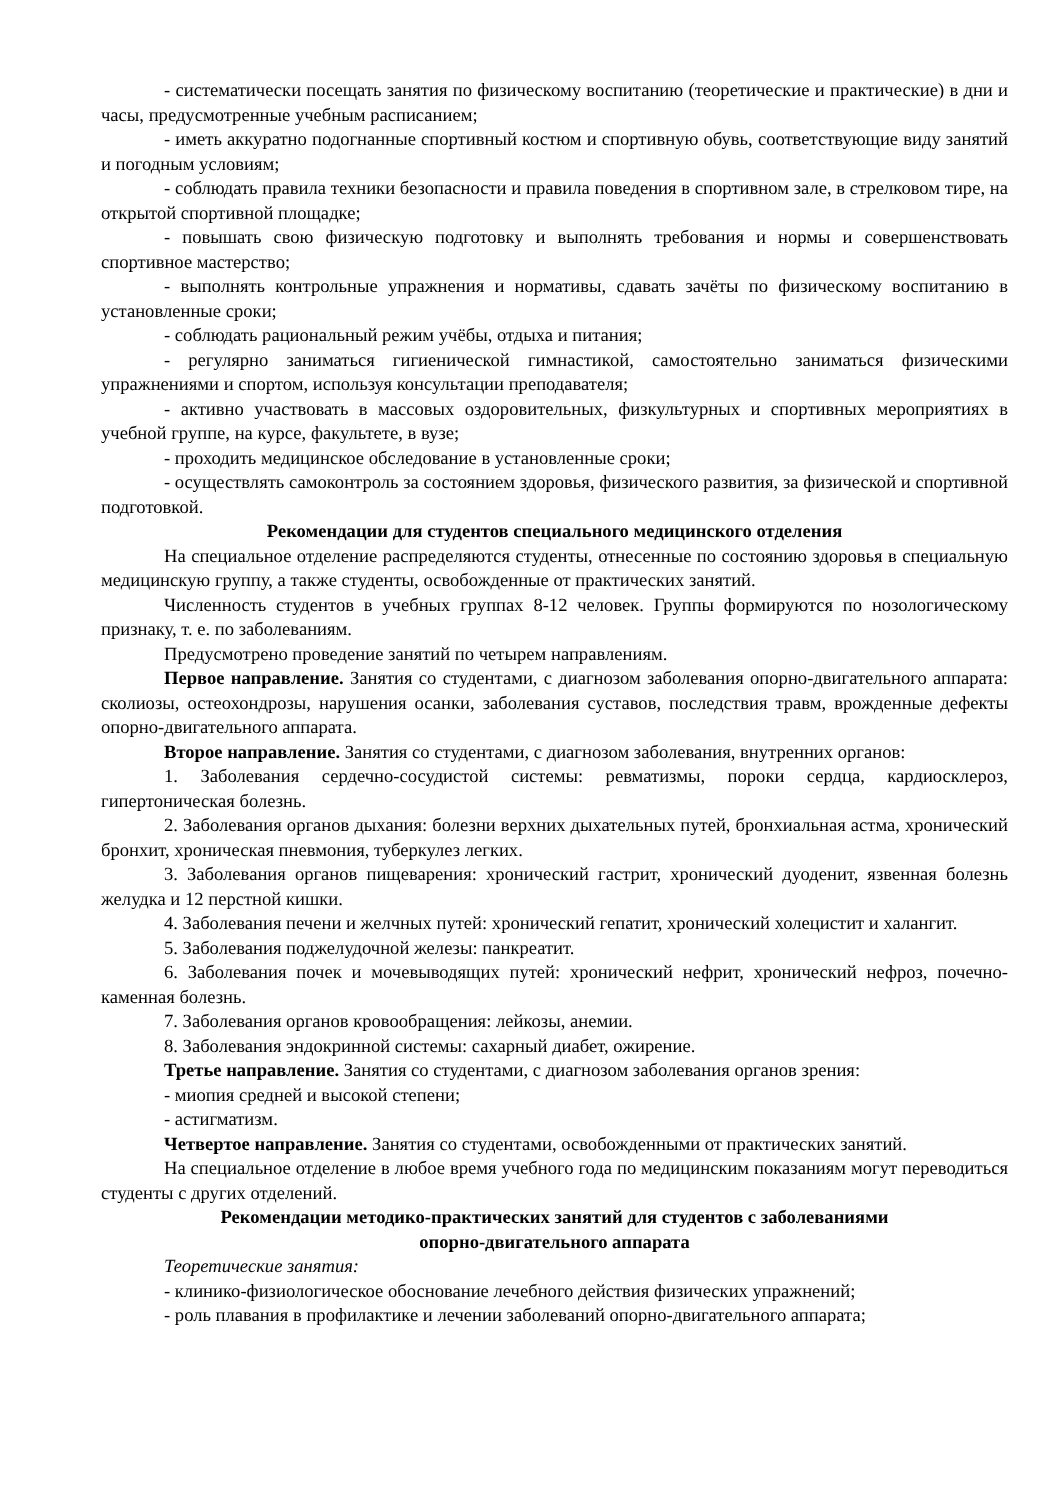- систематически посещать занятия по физическому воспитанию (теоретические и практические) в дни и часы, предусмотренные учебным расписанием;
- иметь аккуратно подогнанные спортивный костюм и спортивную обувь, соответствующие виду занятий и погодным условиям;
- соблюдать правила техники безопасности и правила поведения в спортивном зале, в стрелковом тире, на открытой спортивной площадке;
- повышать свою физическую подготовку и выполнять требования и нормы и совершенствовать спортивное мастерство;
- выполнять контрольные упражнения и нормативы, сдавать зачёты по физическому воспитанию в установленные сроки;
- соблюдать рациональный режим учёбы, отдыха и питания;
- регулярно заниматься гигиенической гимнастикой, самостоятельно заниматься физическими упражнениями и спортом, используя консультации преподавателя;
- активно участвовать в массовых оздоровительных, физкультурных и спортивных мероприятиях в учебной группе, на курсе, факультете, в вузе;
- проходить медицинское обследование в установленные сроки;
- осуществлять самоконтроль за состоянием здоровья, физического развития, за физической и спортивной подготовкой.
Рекомендации для студентов специального медицинского отделения
На специальное отделение распределяются студенты, отнесенные по состоянию здоровья в специальную медицинскую группу, а также студенты, освобожденные от практических занятий.
Численность студентов в учебных группах 8-12 человек. Группы формируются по нозологическому признаку, т. е. по заболеваниям.
Предусмотрено проведение занятий по четырем направлениям.
Первое направление. Занятия со студентами, с диагнозом заболевания опорно-двигательного аппарата: сколиозы, остеохондрозы, нарушения осанки, заболевания суставов, последствия травм, врожденные дефекты опорно-двигательного аппарата.
Второе направление. Занятия со студентами, с диагнозом заболевания, внутренних органов:
1. Заболевания сердечно-сосудистой системы: ревматизмы, пороки сердца, кардиосклероз, гипертоническая болезнь.
2. Заболевания органов дыхания: болезни верхних дыхательных путей, бронхиальная астма, хронический бронхит, хроническая пневмония, туберкулез легких.
3. Заболевания органов пищеварения: хронический гастрит, хронический дуоденит, язвенная болезнь желудка и 12 перстной кишки.
4. Заболевания печени и желчных путей: хронический гепатит, хронический холецистит и халангит.
5. Заболевания поджелудочной железы: панкреатит.
6. Заболевания почек и мочевыводящих путей: хронический нефрит, хронический нефроз, почечно-каменная болезнь.
7. Заболевания органов кровообращения: лейкозы, анемии.
8. Заболевания эндокринной системы: сахарный диабет, ожирение.
Третье направление. Занятия со студентами, с диагнозом заболевания органов зрения:
- миопия средней и высокой степени;
- астигматизм.
Четвертое направление. Занятия со студентами, освобожденными от практических занятий.
На специальное отделение в любое время учебного года по медицинским показаниям могут переводиться студенты с других отделений.
Рекомендации методико-практических занятий для студентов с заболеваниями
опорно-двигательного аппарата
Теоретические занятия:
- клинико-физиологическое обоснование лечебного действия физических упражнений;
- роль плавания в профилактике и лечении заболеваний опорно-двигательного аппарата;